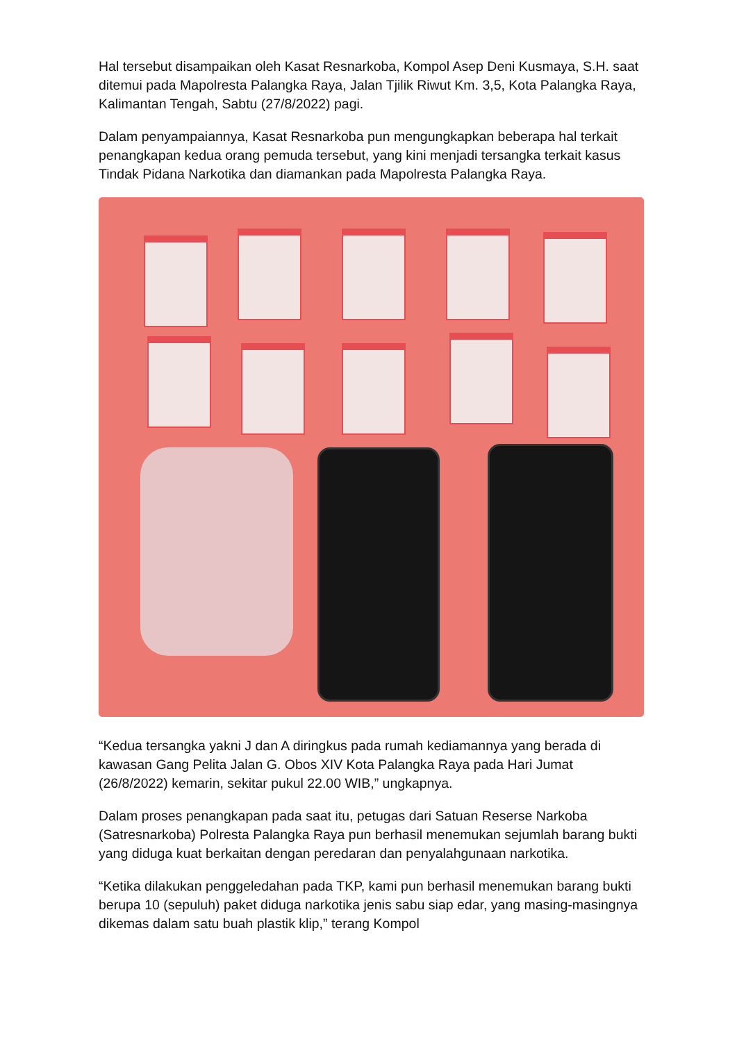Hal tersebut disampaikan oleh Kasat Resnarkoba, Kompol Asep Deni Kusmaya, S.H. saat ditemui pada Mapolresta Palangka Raya, Jalan Tjilik Riwut Km. 3,5, Kota Palangka Raya, Kalimantan Tengah, Sabtu (27/8/2022) pagi.
Dalam penyampaiannya, Kasat Resnarkoba pun mengungkapkan beberapa hal terkait penangkapan kedua orang pemuda tersebut, yang kini menjadi tersangka terkait kasus Tindak Pidana Narkotika dan diamankan pada Mapolresta Palangka Raya.
“Kedua tersangka yakni J dan A diringkus pada rumah kediamannya yang berada di kawasan Gang Pelita Jalan G. Obos XIV Kota Palangka Raya pada Hari Jumat (26/8/2022) kemarin, sekitar pukul 22.00 WIB,” ungkapnya.
Dalam proses penangkapan pada saat itu, petugas dari Satuan Reserse Narkoba (Satresnarkoba) Polresta Palangka Raya pun berhasil menemukan sejumlah barang bukti yang diduga kuat berkaitan dengan peredaran dan penyalahgunaan narkotika.
“Ketika dilakukan penggeledahan pada TKP, kami pun berhasil menemukan barang bukti berupa 10 (sepuluh) paket diduga narkotika jenis sabu siap edar, yang masing-masingnya dikemas dalam satu buah plastik klip,” terang Kompol